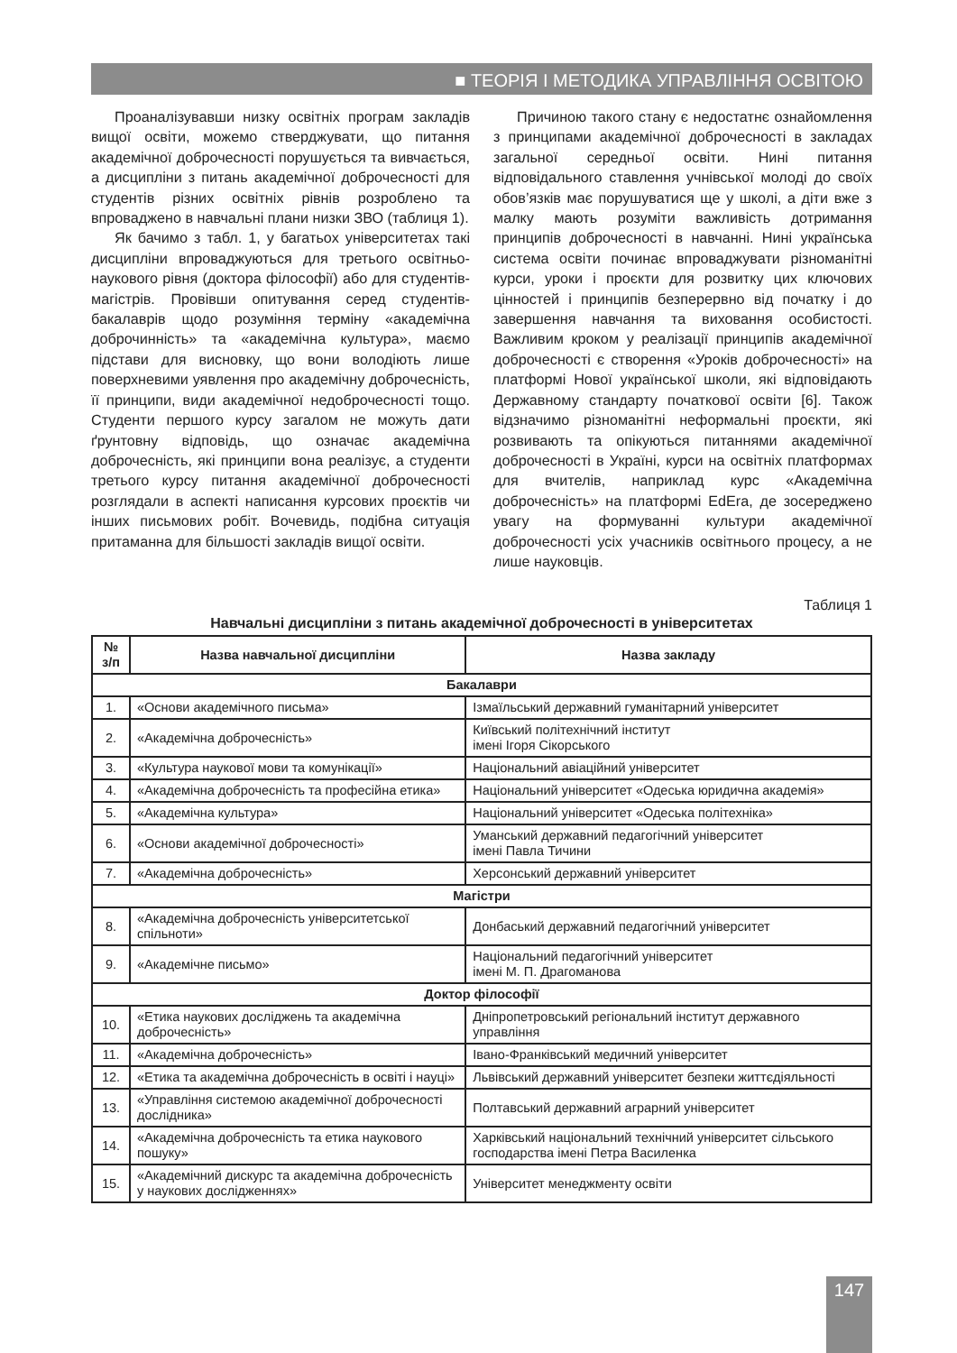■ ТЕОРІЯ І МЕТОДИКА УПРАВЛІННЯ ОСВІТОЮ
Проаналізувавши низку освітніх програм закладів вищої освіти, можемо стверджувати, що питання академічної доброчесності порушується та вивчається, а дисципліни з питань академічної доброчесності для студентів різних освітніх рівнів розроблено та впроваджено в навчальні плани низки ЗВО (таблиця 1).
Як бачимо з табл. 1, у багатьох університетах такі дисципліни впроваджуються для третього освітньо-наукового рівня (доктора філософії) або для студентів-магістрів. Провівши опитування серед студентів-бакалаврів щодо розуміння терміну «академічна доброчинність» та «академічна культура», маємо підстави для висновку, що вони володіють лише поверхневими уявлення про академічну доброчесність, її принципи, види академічної недоброчесності тощо. Студенти першого курсу загалом не можуть дати ґрунтовну відповідь, що означає академічна доброчесність, які принципи вона реалізує, а студенти третього курсу питання академічної доброчесності розглядали в аспекті написання курсових проєктів чи інших письмових робіт. Вочевидь, подібна ситуація притаманна для більшості закладів вищої освіти.
Причиною такого стану є недостатнє ознайомлення з принципами академічної доброчесності в закладах загальної середньої освіти. Нині питання відповідального ставлення учнівської молоді до своїх обов’язків має порушуватися ще у школі, а діти вже з малку мають розуміти важливість дотримання принципів доброчесності в навчанні. Нині українська система освіти починає впроваджувати різноманітні курси, уроки і проєкти для розвитку цих ключових цінностей і принципів безперервно від початку і до завершення навчання та виховання особистості. Важливим кроком у реалізації принципів академічної доброчесності є створення «Уроків доброчесності» на платформі Нової української школи, які відповідають Державному стандарту початкової освіти [6]. Також відзначимо різноманітні неформальні проєкти, які розвивають та опікуються питаннями академічної доброчесності в Україні, курси на освітніх платформах для вчителів, наприклад курс «Академічна доброчесність» на платформі EdEra, де зосереджено увагу на формуванні культури академічної доброчесності усіх учасників освітнього процесу, а не лише науковців.
Таблиця 1
Навчальні дисципліни з питань академічної доброчесності в університетах
| № з/п | Назва навчальної дисципліни | Назва закладу |
| --- | --- | --- |
| Бакалаври | | |
| 1. | «Основи академічного письма» | Ізмаїльський державний гуманітарний університет |
| 2. | «Академічна доброчесність» | Київський політехнічний інститут імені Ігоря Сікорського |
| 3. | «Культура наукової мови та комунікації» | Національний авіаційний університет |
| 4. | «Академічна доброчесність та професійна етика» | Національний університет «Одеська юридична академія» |
| 5. | «Академічна культура» | Національний університет «Одеська політехніка» |
| 6. | «Основи академічної доброчесності» | Уманський державний педагогічний університет імені Павла Тичини |
| 7. | «Академічна доброчесність» | Херсонський державний університет |
| Магістри | | |
| 8. | «Академічна доброчесність університетської спільноти» | Донбаський державний педагогічний університет |
| 9. | «Академічне письмо» | Національний педагогічний університет імені М. П. Драгоманова |
| Доктор філософії | | |
| 10. | «Етика наукових досліджень та академічна доброчесність» | Дніпропетровський регіональний інститут державного управління |
| 11. | «Академічна доброчесність» | Івано-Франківський медичний університет |
| 12. | «Етика та академічна доброчесність в освіті і науці» | Львівський державний університет безпеки життєдіяльності |
| 13. | «Управління системою академічної доброчесності дослідника» | Полтавський державний аграрний університет |
| 14. | «Академічна доброчесність та етика наукового пошуку» | Харківський національний технічний університет сільського господарства імені Петра Василенка |
| 15. | «Академічний дискурс та академічна доброчесність у наукових дослідженнях» | Університет менеджменту освіти |
147